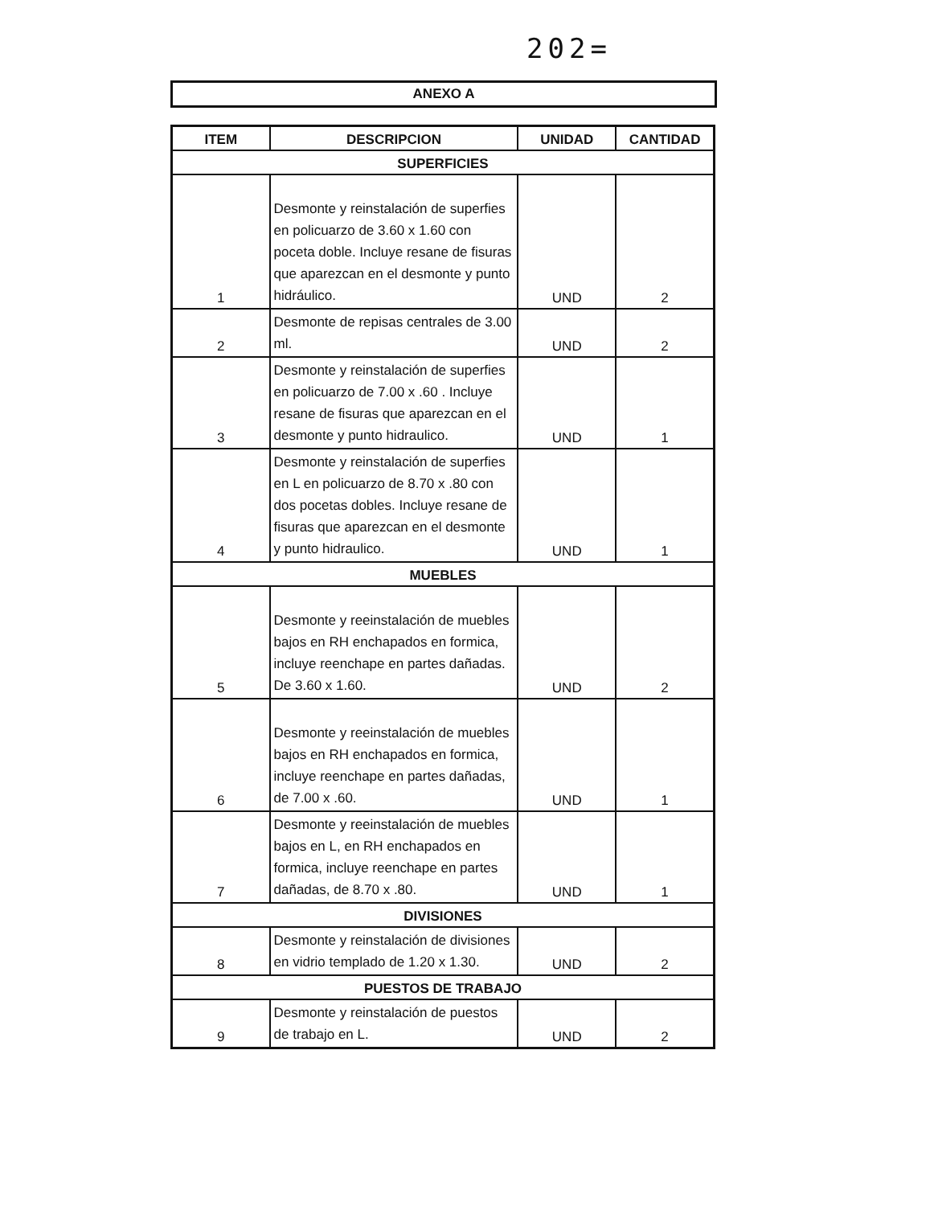202=
ANEXO A
| ITEM | DESCRIPCION | UNIDAD | CANTIDAD |
| --- | --- | --- | --- |
| SUPERFICIES | | | |
| 1 | Desmonte y reinstalación de superfies en policuarzo de 3.60 x 1.60 con poceta doble. Incluye resane de fisuras que aparezcan en el desmonte y punto hidráulico. | UND | 2 |
| 2 | Desmonte de repisas centrales de 3.00 ml. | UND | 2 |
| 3 | Desmonte y reinstalación de superfies en policuarzo de 7.00 x .60 . Incluye resane de fisuras que aparezcan en el desmonte y punto hidraulico. | UND | 1 |
| 4 | Desmonte y reinstalación de superfies en L en policuarzo de 8.70 x .80 con dos pocetas dobles. Incluye resane de fisuras que aparezcan en el desmonte y punto hidraulico. | UND | 1 |
| MUEBLES | | | |
| 5 | Desmonte y reeinstalación de muebles bajos en RH enchapados en formica, incluye reenchape en partes dañadas. De 3.60 x 1.60. | UND | 2 |
| 6 | Desmonte y reeinstalación de muebles bajos en RH enchapados en formica, incluye reenchape en partes dañadas, de 7.00 x .60. | UND | 1 |
| 7 | Desmonte y reeinstalación de muebles bajos en L, en RH enchapados en formica, incluye reenchape en partes dañadas, de 8.70 x .80. | UND | 1 |
| DIVISIONES | | | |
| 8 | Desmonte y reinstalación de divisiones en vidrio templado de 1.20 x 1.30. | UND | 2 |
| PUESTOS DE TRABAJO | | | |
| 9 | Desmonte y reinstalación de puestos de trabajo en L. | UND | 2 |